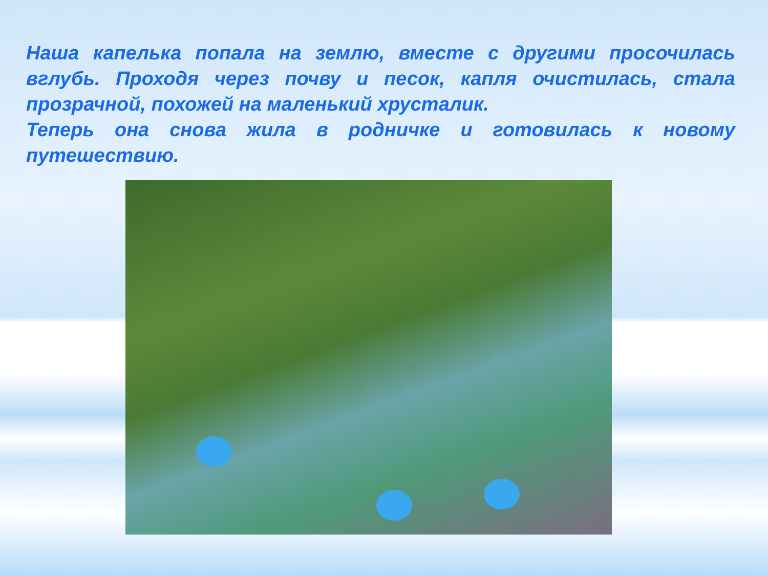Наша капелька попала на землю, вместе с другими просочилась вглубь. Проходя через почву и песок, капля очистилась, стала прозрачной, похожей на маленький хрусталик.
Теперь она снова жила в родничке и готовилась к новому путешествию.